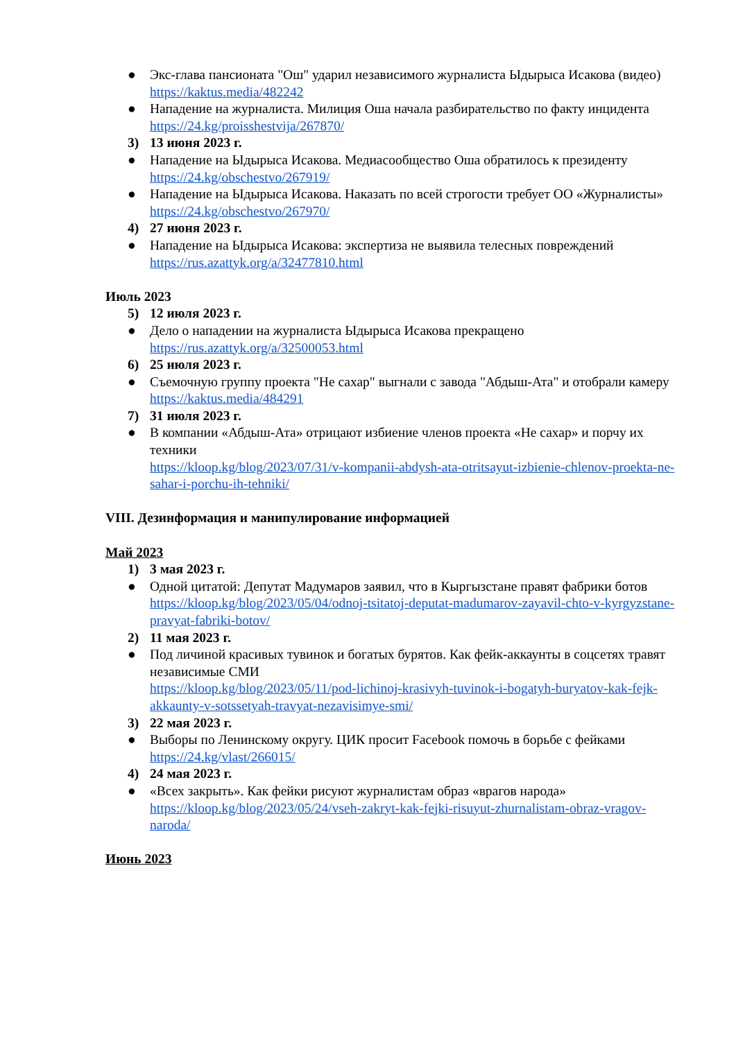● Экс-глава пансионата "Ош" ударил независимого журналиста Ыдырыса Исакова (видео)
https://kaktus.media/482242
● Нападение на журналиста. Милиция Оша начала разбирательство по факту инцидента
https://24.kg/proisshestvija/267870/
3) 13 июня 2023 г.
● Нападение на Ыдырыса Исакова. Медиасообщество Оша обратилось к президенту
https://24.kg/obschestvo/267919/
● Нападение на Ыдырыса Исакова. Наказать по всей строгости требует ОО «Журналисты»
https://24.kg/obschestvo/267970/
4) 27 июня 2023 г.
● Нападение на Ыдырыса Исакова: экспертиза не выявила телесных повреждений
https://rus.azattyk.org/a/32477810.html
Июль 2023
5) 12 июля 2023 г.
● Дело о нападении на журналиста Ыдырыса Исакова прекращено
https://rus.azattyk.org/a/32500053.html
6) 25 июля 2023 г.
● Съемочную группу проекта "Не сахар" выгнали с завода "Абдыш-Ата" и отобрали камеру
https://kaktus.media/484291
7) 31 июля 2023 г.
● В компании «Абдыш-Ата» отрицают избиение членов проекта «Не сахар» и порчу их техники
https://kloop.kg/blog/2023/07/31/v-kompanii-abdysh-ata-otritsayut-izbienie-chlenov-proekta-ne-sahar-i-porchu-ih-tehniki/
VIII. Дезинформация и манипулирование информацией
Май 2023
1) 3 мая 2023 г.
● Одной цитатой: Депутат Мадумаров заявил, что в Кыргызстане правят фабрики ботов
https://kloop.kg/blog/2023/05/04/odnoj-tsitatoj-deputat-madumarov-zayavil-chto-v-kyrgyzstane-pravyat-fabriki-botov/
2) 11 мая 2023 г.
● Под личиной красивых тувинок и богатых бурятов. Как фейк-аккаунты в соцсетях травят независимые СМИ
https://kloop.kg/blog/2023/05/11/pod-lichinoj-krasivyh-tuvinok-i-bogatyh-buryatov-kak-fejk-akkaunty-v-sotssetyah-travyat-nezavisimye-smi/
3) 22 мая 2023 г.
● Выборы по Ленинскому округу. ЦИК просит Facebook помочь в борьбе с фейками
https://24.kg/vlast/266015/
4) 24 мая 2023 г.
● «Всех закрыть». Как фейки рисуют журналистам образ «врагов народа»
https://kloop.kg/blog/2023/05/24/vseh-zakryt-kak-fejki-risuyut-zhurnalistam-obraz-vragov-naroda/
Июнь 2023